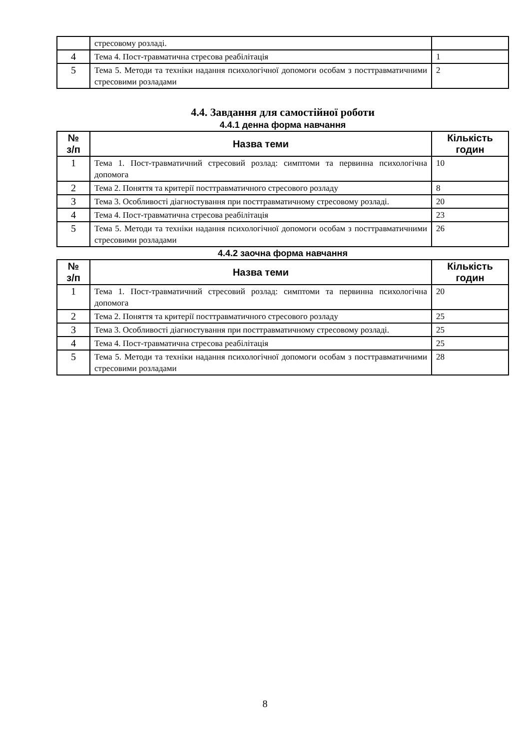| | стресовому розладі. | |
| 4 | Тема 4. Пост-травматична стресова реабілітація | 1 |
| 5 | Тема 5. Методи та техніки надання психологічної допомоги особам з посттравматичними стресовими розладами | 2 |
4.4. Завдання для самостійної роботи
4.4.1 денна форма навчання
| № з/п | Назва теми | Кількість годин |
| --- | --- | --- |
| 1 | Тема 1. Пост-травматичний стресовий розлад: симптоми та первинна психологічна допомога | 10 |
| 2 | Тема 2. Поняття та критерії посттравматичного стресового розладу | 8 |
| 3 | Тема 3. Особливості діагностування при посттравматичному стресовому розладі. | 20 |
| 4 | Тема 4. Пост-травматична стресова реабілітація | 23 |
| 5 | Тема 5. Методи та техніки надання психологічної допомоги особам з посттравматичними стресовими розладами | 26 |
4.4.2 заочна форма навчання
| № з/п | Назва теми | Кількість годин |
| --- | --- | --- |
| 1 | Тема 1. Пост-травматичний стресовий розлад: симптоми та первинна психологічна допомога | 20 |
| 2 | Тема 2. Поняття та критерії посттравматичного стресового розладу | 25 |
| 3 | Тема 3. Особливості діагностування при посттравматичному стресовому розладі. | 25 |
| 4 | Тема 4. Пост-травматична стресова реабілітація | 25 |
| 5 | Тема 5. Методи та техніки надання психологічної допомоги особам з посттравматичними стресовими розладами | 28 |
8